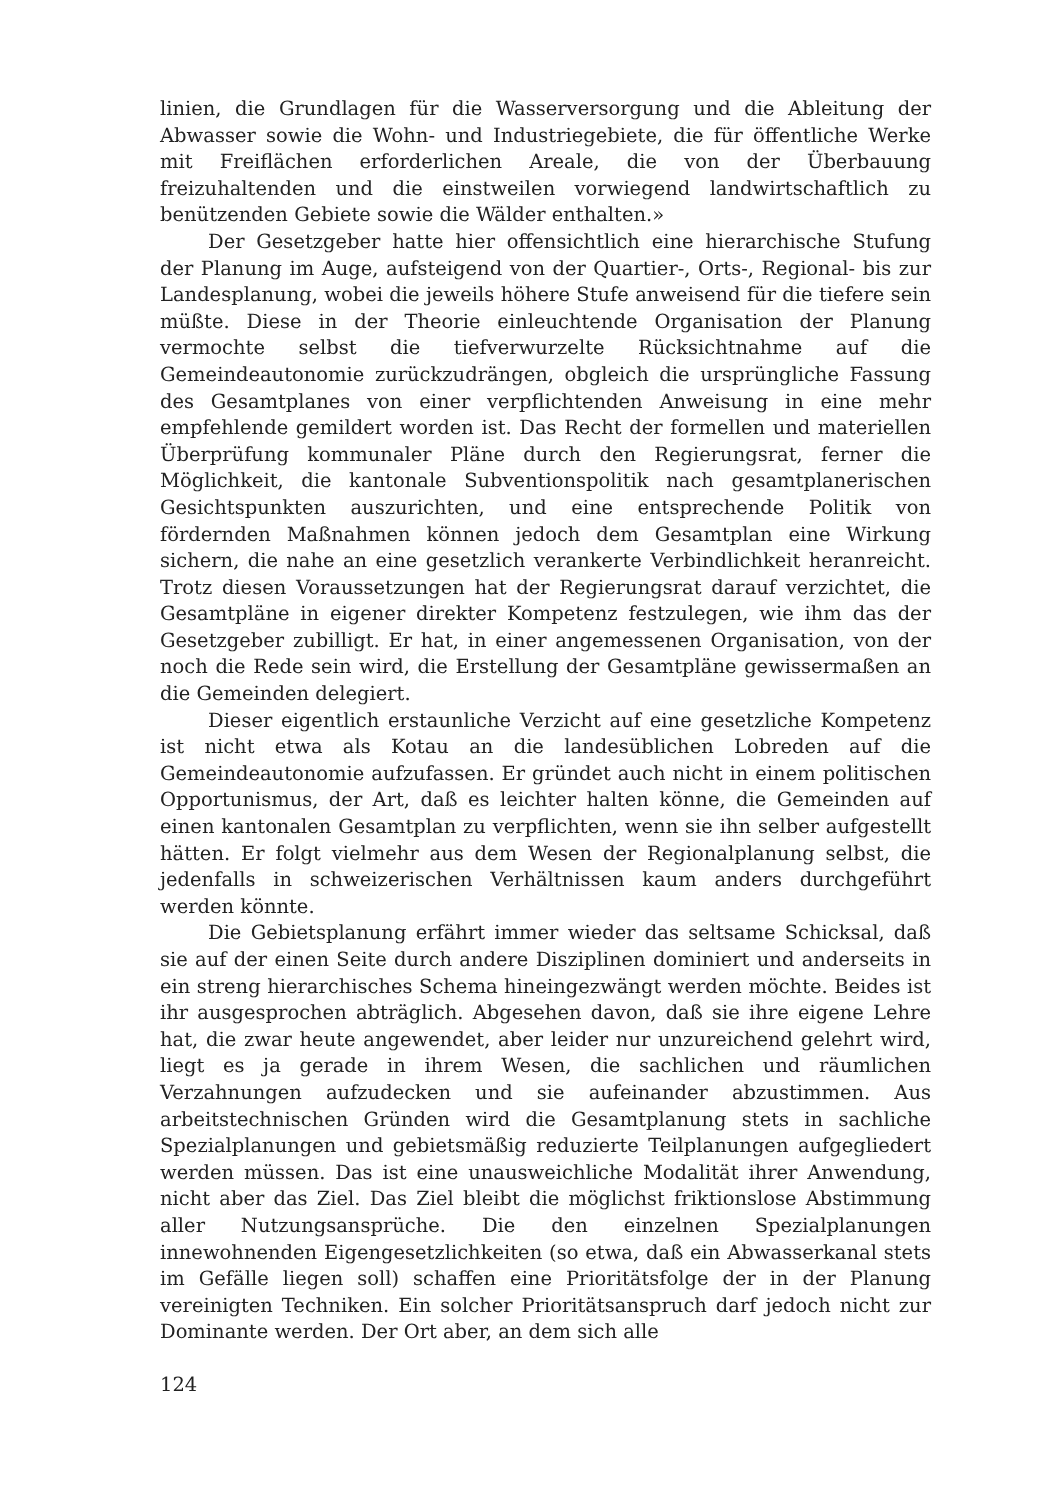linien, die Grundlagen für die Wasserversorgung und die Ableitung der Abwasser sowie die Wohn- und Industriegebiete, die für öffentliche Werke mit Freiflächen erforderlichen Areale, die von der Überbauung freizuhaltenden und die einstweilen vorwiegend landwirtschaftlich zu benützenden Gebiete sowie die Wälder enthalten.»
Der Gesetzgeber hatte hier offensichtlich eine hierarchische Stufung der Planung im Auge, aufsteigend von der Quartier-, Orts-, Regional- bis zur Landesplanung, wobei die jeweils höhere Stufe anweisend für die tiefere sein müßte. Diese in der Theorie einleuchtende Organisation der Planung vermochte selbst die tiefverwurzelte Rücksichtnahme auf die Gemeindeautonomie zurückzudrängen, obgleich die ursprüngliche Fassung des Gesamtplanes von einer verpflichtenden Anweisung in eine mehr empfehlende gemildert worden ist. Das Recht der formellen und materiellen Überprüfung kommunaler Pläne durch den Regierungsrat, ferner die Möglichkeit, die kantonale Subventionspolitik nach gesamtplanerischen Gesichtspunkten auszurichten, und eine entsprechende Politik von fördernden Maßnahmen können jedoch dem Gesamtplan eine Wirkung sichern, die nahe an eine gesetzlich verankerte Verbindlichkeit heranreicht. Trotz diesen Voraussetzungen hat der Regierungsrat darauf verzichtet, die Gesamtpläne in eigener direkter Kompetenz festzulegen, wie ihm das der Gesetzgeber zubilligt. Er hat, in einer angemessenen Organisation, von der noch die Rede sein wird, die Erstellung der Gesamtpläne gewissermaßen an die Gemeinden delegiert.
Dieser eigentlich erstaunliche Verzicht auf eine gesetzliche Kompetenz ist nicht etwa als Kotau an die landesüblichen Lobreden auf die Gemeindeautonomie aufzufassen. Er gründet auch nicht in einem politischen Opportunismus, der Art, daß es leichter halten könne, die Gemeinden auf einen kantonalen Gesamtplan zu verpflichten, wenn sie ihn selber aufgestellt hätten. Er folgt vielmehr aus dem Wesen der Regionalplanung selbst, die jedenfalls in schweizerischen Verhältnissen kaum anders durchgeführt werden könnte.
Die Gebietsplanung erfährt immer wieder das seltsame Schicksal, daß sie auf der einen Seite durch andere Disziplinen dominiert und anderseits in ein streng hierarchisches Schema hineingezwängt werden möchte. Beides ist ihr ausgesprochen abträglich. Abgesehen davon, daß sie ihre eigene Lehre hat, die zwar heute angewendet, aber leider nur unzureichend gelehrt wird, liegt es ja gerade in ihrem Wesen, die sachlichen und räumlichen Verzahnungen aufzudecken und sie aufeinander abzustimmen. Aus arbeitstechnischen Gründen wird die Gesamtplanung stets in sachliche Spezialplanungen und gebietsmäßig reduzierte Teilplanungen aufgegliedert werden müssen. Das ist eine unausweichliche Modalität ihrer Anwendung, nicht aber das Ziel. Das Ziel bleibt die möglichst friktionslose Abstimmung aller Nutzungsansprüche. Die den einzelnen Spezialplanungen innewohnenden Eigengesetzlichkeiten (so etwa, daß ein Abwasserkanal stets im Gefälle liegen soll) schaffen eine Prioritätsfolge der in der Planung vereinigten Techniken. Ein solcher Prioritätsanspruch darf jedoch nicht zur Dominante werden. Der Ort aber, an dem sich alle
124